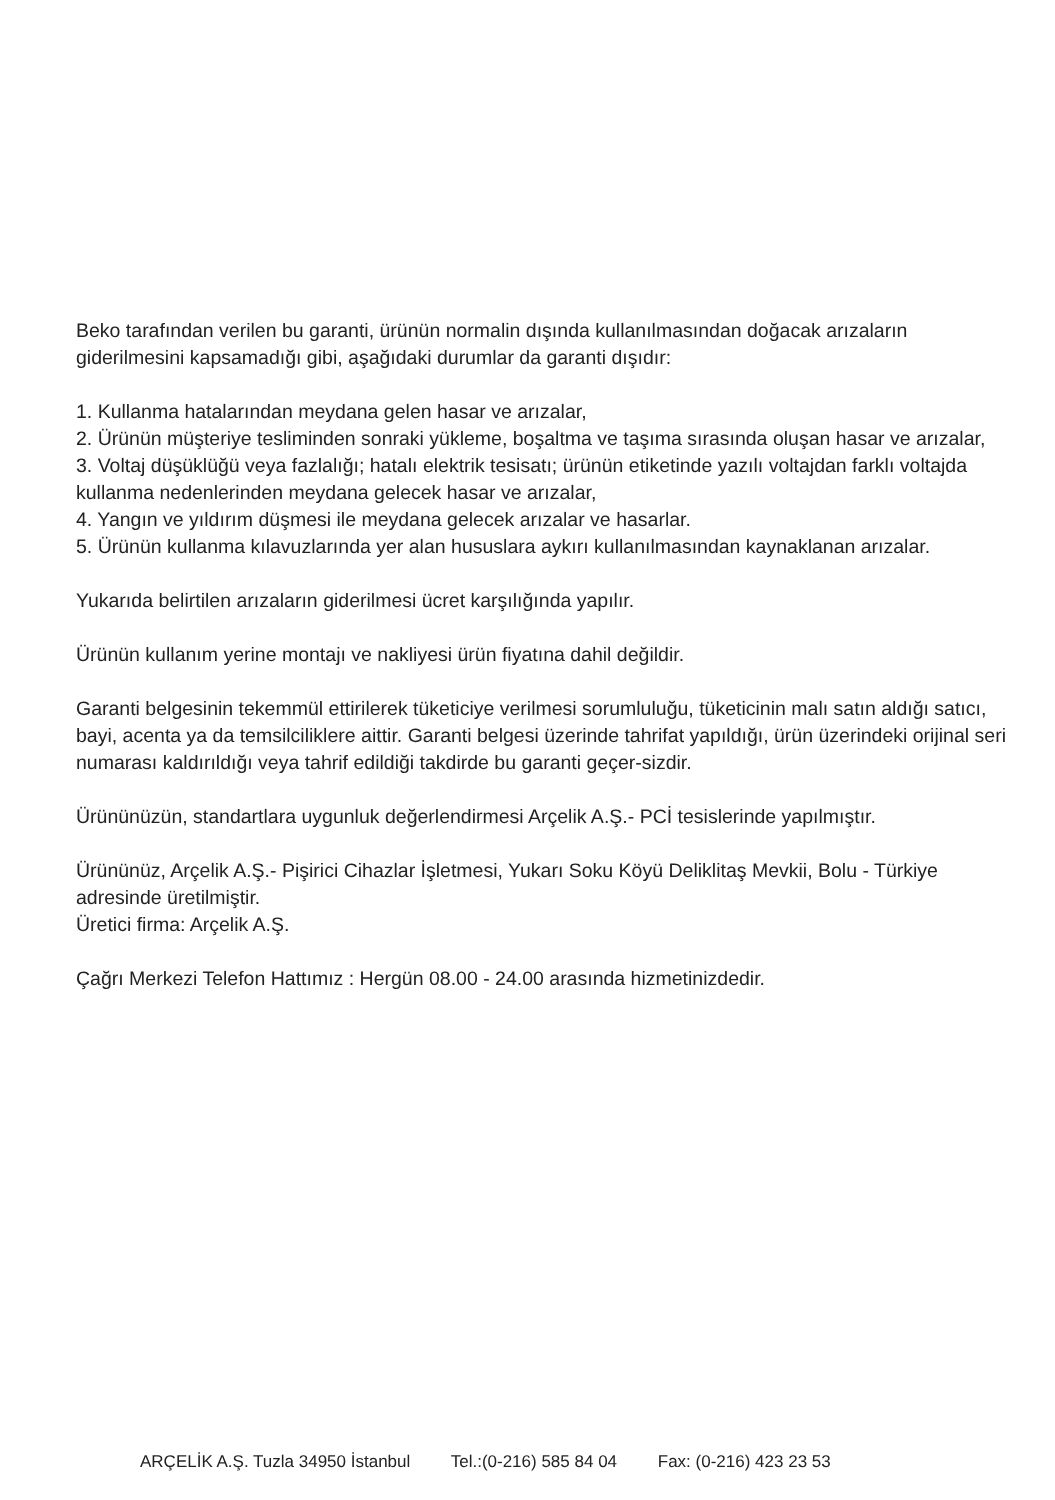Beko tarafından verilen bu garanti, ürünün normalin dışında kullanılmasından doğacak arızaların giderilmesini kapsamadığı gibi, aşağıdaki durumlar da garanti dışıdır:
1. Kullanma hatalarından meydana gelen hasar ve arızalar,
2. Ürünün müşteriye tesliminden sonraki yükleme, boşaltma ve taşıma sırasında oluşan hasar ve arızalar,
3. Voltaj düşüklüğü veya fazlalığı; hatalı elektrik tesisatı; ürünün etiketinde yazılı voltajdan farklı voltajda kullanma nedenlerinden meydana gelecek hasar ve arızalar,
4. Yangın ve yıldırım düşmesi ile meydana gelecek arızalar ve hasarlar.
5. Ürünün kullanma kılavuzlarında yer alan hususlara aykırı kullanılmasından kaynaklanan arızalar.
Yukarıda belirtilen arızaların giderilmesi ücret karşılığında yapılır.
Ürünün kullanım yerine montajı ve nakliyesi ürün fiyatına dahil değildir.
Garanti belgesinin tekemmül ettirilerek tüketiciye verilmesi sorumluluğu, tüketicinin malı satın aldığı satıcı, bayi, acenta ya da temsilciliklere aittir. Garanti belgesi üzerinde tahrifat yapıldığı, ürün üzerindeki orijinal seri numarası kaldırıldığı veya tahrif edildiği takdirde bu garanti geçer-sizdir.
Ürününüzün, standartlara uygunluk değerlendirmesi Arçelik A.Ş.- PCİ tesislerinde yapılmıştır.
Ürününüz, Arçelik A.Ş.- Pişirici Cihazlar İşletmesi, Yukarı Soku Köyü Deliklitaş Mevkii, Bolu - Türkiye adresinde üretilmiştir.
Üretici firma: Arçelik A.Ş.
Çağrı Merkezi Telefon Hattımız : Hergün 08.00 - 24.00 arasında hizmetinizdedir.
ARÇELİK A.Ş. Tuzla 34950 İstanbul Tel.:(0-216) 585 84 04 Fax: (0-216) 423 23 53